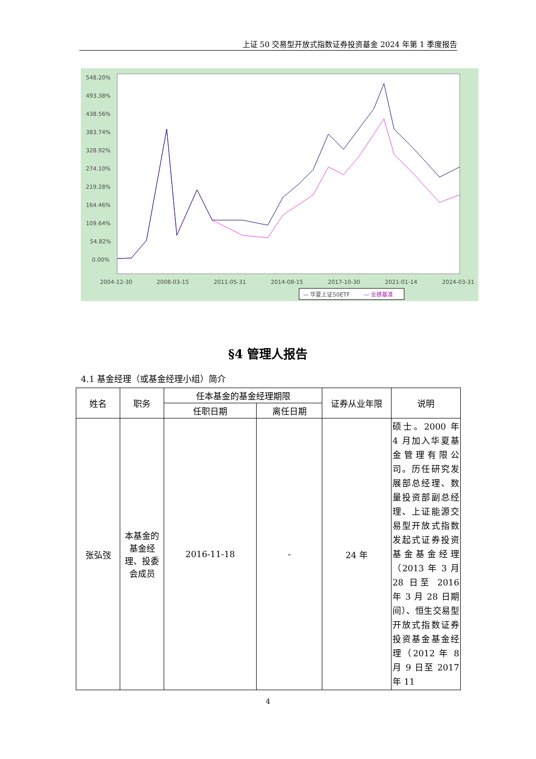上证 50 交易型开放式指数证券投资基金 2024 年第 1 季度报告
548.20%
493.38%
438.56%
383.74%
328.92%
274.10%
219.28%
164.46%
109.64%
54.82%
0.00%
2004-12-30
2008-03-15
2011-05-31
2014-08-15
2017-10-30
2021-01-14
2024-03-31
— 华夏上证50ETF
— 业绩基准
§4 管理人报告
4.1 基金经理（或基金经理小组）简介
| 姓名 | 职务 | 任本基金的基金经理期限 | | 证券从业年限 | 说明 |
| --- | --- | --- | --- | --- | --- |
| | | 任职日期 | 离任日期 | | |
| 张弘弢 | 本基金的基金经理、投委会成员 | 2016-11-18 | - | 24 年 | 硕士。2000 年 4 月加入华夏基金管理有限公司。历任研究发展部总经理、数量投资部副总经理、上证能源交易型开放式指数发起式证券投资基金基金经理（2013 年 3 月 28 日至 2016 年 3 月 28 日期间）、恒生交易型开放式指数证券投资基金基金经理（2012 年 8 月 9 日至 2017 年 11 |
4